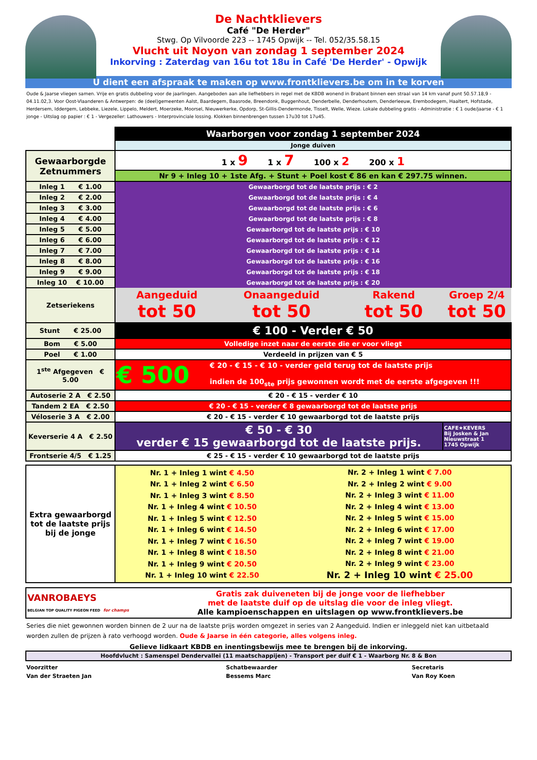De Nachtklievers
Café "De Herder"
Stwg. Op Vilvoorde 223 -- 1745 Opwijk -- Tel. 052/35.58.15
Vlucht uit Noyon van zondag 1 september 2024
Inkorving : Zaterdag van 16u tot 18u in Café 'De Herder' - Opwijk
U dient een afspraak te maken op www.frontklievers.be om in te korven
Oude & Jaarse vliegen samen. Vrije en gratis dubbeling voor de jaarlingen. Aangeboden aan alle liefhebbers in regel met de KBDB wonend in Brabant binnen een straal van 14 km vanaf punt 50.57.18,9 - 04.11.02,3. Voor Oost-Vlaanderen & Antwerpen: de (deel)gemeenten Aalst, Baardegem, Baasrode, Breendonk, Buggenhout, Denderbelle, Denderhoutem, Denderleeuw, Erembodegem, Haaltert, Hofstade, Herdersem, Iddergem, Lebbeke, Liezele, Lippelo, Meldert, Moerzeke, Moorsel, Nieuwerkerke, Opdorp, St-Gillis-Dendermonde, Tisselt, Welle, Wieze. Lokale dubbeling gratis - Administratie : € 1 oude/jaarse - € 1 jonge - Uitslag op papier : € 1 - Vergezeller: Lathouwers - Interprovinciale lossing. Klokken binnenbrengen tussen 17u30 tot 17u45.
| | Waarborgen voor zondag 1 september 2024 | | | |
| | Jonge duiven | | | |
| Gewaarborgde Zetnummers | 1 x 9 1 x 7 100 x 2 200 x 1 | | | |
| | Nr 9 + Inleg 10 + 1ste Afg. + Stunt + Poel kost € 86 en kan € 297.75 winnen. | | | |
| Inleg 1 € 1.00 | Gewaarborgd tot de laatste prijs : € 2 | | | |
| Inleg 2 € 2.00 | Gewaarborgd tot de laatste prijs : € 4 | | | |
| Inleg 3 € 3.00 | Gewaarborgd tot de laatste prijs : € 6 | | | |
| Inleg 4 € 4.00 | Gewaarborgd tot de laatste prijs : € 8 | | | |
| Inleg 5 € 5.00 | Gewaarborgd tot de laatste prijs : € 10 | | | |
| Inleg 6 € 6.00 | Gewaarborgd tot de laatste prijs : € 12 | | | |
| Inleg 7 € 7.00 | Gewaarborgd tot de laatste prijs : € 14 | | | |
| Inleg 8 € 8.00 | Gewaarborgd tot de laatste prijs : € 16 | | | |
| Inleg 9 € 9.00 | Gewaarborgd tot de laatste prijs : € 18 | | | |
| Inleg 10 € 10.00 | Gewaarborgd tot de laatste prijs : € 20 | | | |
| Zetseriekens | Aangeduid tot 50 | Onaangeduid tot 50 | Rakend tot 50 | Groep 2/4 tot 50 |
| Stunt € 25.00 | € 100 - Verder € 50 | | | |
| Bom € 5.00 | Volledige inzet naar de eerste die er voor vliegt | | | |
| Poel € 1.00 | Verdeeld in prijzen van € 5 | | | |
| 1<sup>ste</sup> Afgegeven € 5.00 | € 500 € 20 - € 15 - € 10 - verder geld terug tot de laatste prijs indien de 100<sub>ste</sub> prijs gewonnen wordt met de eerste afgegeven !!! | | | |
| Autoserie 2 A € 2.50 | € 20 - € 15 - verder € 10 | | | |
| Tandem 2 EA € 2.50 | € 20 - € 15 - verder € 8 gewaarborgd tot de laatste prijs | | | |
| Véloserie 3 A € 2.00 | € 20 - € 15 - verder € 10 gewaarborgd tot de laatste prijs | | | |
| Keverserie 4 A € 2.50 | € 50 - € 30 verder € 15 gewaarborgd tot de laatste prijs. | | | CAFE★KEVERS Bij Josken & Jan Nieuwstraat 1 1745 Opwijk |
| Frontserie 4/5 € 1.25 | € 25 - € 15 - verder € 10 gewaarborgd tot de laatste prijs | | | |
| Extra gewaarborgd tot de laatste prijs bij de jonge | Nr. 1 + Inleg 1 wint € 4.50 Nr. 1 + Inleg 2 wint € 6.50 Nr. 1 + Inleg 3 wint € 8.50 Nr. 1 + Inleg 4 wint € 10.50 Nr. 1 + Inleg 5 wint € 12.50 Nr. 1 + Inleg 6 wint € 14.50 Nr. 1 + Inleg 7 wint € 16.50 Nr. 1 + Inleg 8 wint € 18.50 Nr. 1 + Inleg 9 wint € 20.50 Nr. 1 + Inleg 10 wint € 22.50 | Nr. 2 + Inleg 1 wint € 7.00 Nr. 2 + Inleg 2 wint € 9.00 Nr. 2 + Inleg 3 wint € 11.00 Nr. 2 + Inleg 4 wint € 13.00 Nr. 2 + Inleg 5 wint € 15.00 Nr. 2 + Inleg 6 wint € 17.00 Nr. 2 + Inleg 7 wint € 19.00 Nr. 2 + Inleg 8 wint € 21.00 Nr. 2 + Inleg 9 wint € 23.00 Nr. 2 + Inleg 10 wint € 25.00 |
| VANROBAEYS BELGIAN TOP QUALITY PIGEON FEED for champs | Gratis zak duiveneten bij de jonge voor de liefhebber met de laatste duif op de uitslag die voor de inleg vliegt. Alle kampioenschappen en uitslagen op www.frontklievers.be |
Series die niet gewonnen worden binnen de 2 uur na de laatste prijs worden omgezet in series van 2 Aangeduid. Indien er inleggeld niet kan uitbetaald worden zullen de prijzen à rato verhoogd worden. Oude & Jaarse in één categorie, alles volgens inleg.
Gelieve lidkaart KBDB en inentingsbewijs mee te brengen bij de inkorving.
Hoofdvlucht : Samenspel Dendervallei (11 maatschappijen) - Transport per duif € 1 - Waarborg Nr. 8 & Bon
Voorzitter
Van der Straeten Jan
Schatbewaarder
Bessems Marc
Secretaris
Van Roy Koen